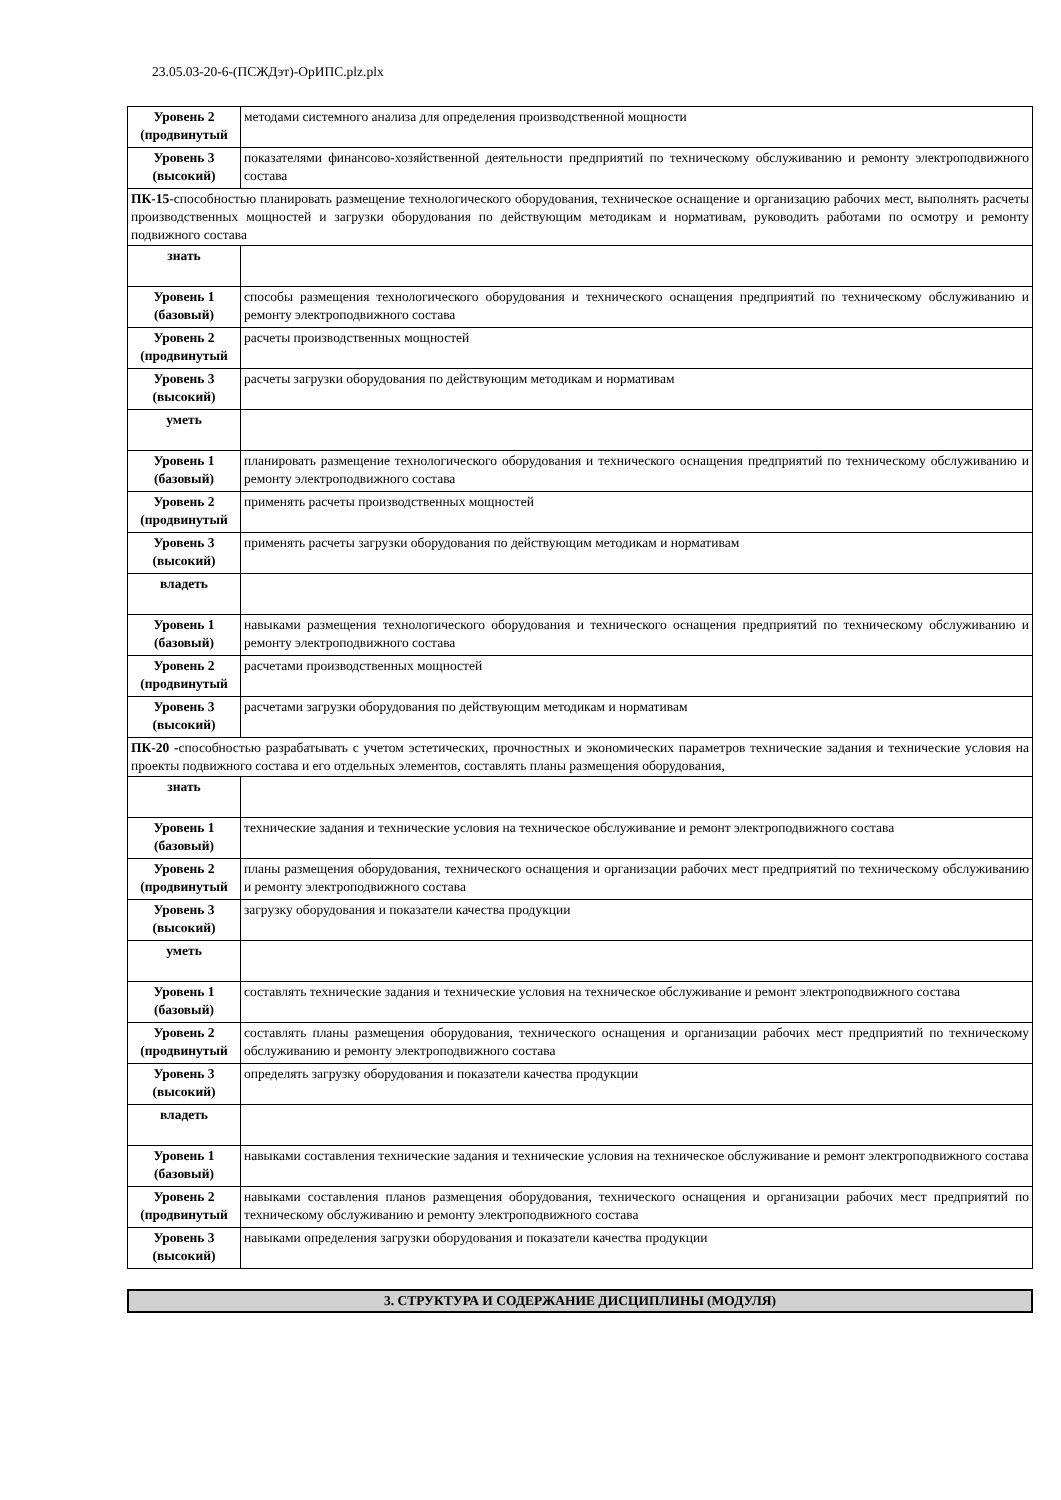23.05.03-20-6-(ПСЖДэт)-ОрИПС.plz.plx
| Уровень 2 (продвинутый | методами системного анализа для определения производственной мощности |
| Уровень 3 (высокий) | показателями финансово-хозяйственной деятельности предприятий по техническому обслуживанию и ремонту электроподвижного состава |
| ПК-15 -способностью планировать размещение технологического оборудования, техническое оснащение и организацию рабочих мест, выполнять расчеты производственных мощностей и загрузки оборудования по действующим методикам и нормативам, руководить работами по осмотру и ремонту подвижного состава | |
| знать | |
| Уровень 1 (базовый) | способы размещения технологического оборудования и технического оснащения предприятий по техническому обслуживанию и ремонту электроподвижного состава |
| Уровень 2 (продвинутый | расчеты производственных мощностей |
| Уровень 3 (высокий) | расчеты загрузки оборудования по действующим методикам и нормативам |
| уметь | |
| Уровень 1 (базовый) | планировать размещение технологического оборудования и технического оснащения предприятий по техническому обслуживанию и ремонту электроподвижного состава |
| Уровень 2 (продвинутый | применять расчеты производственных мощностей |
| Уровень 3 (высокий) | применять расчеты загрузки оборудования по действующим методикам и нормативам |
| владеть | |
| Уровень 1 (базовый) | навыками размещения технологического оборудования и технического оснащения предприятий по техническому обслуживанию и ремонту электроподвижного состава |
| Уровень 2 (продвинутый | расчетами производственных мощностей |
| Уровень 3 (высокий) | расчетами загрузки оборудования по действующим методикам и нормативам |
| ПК-20 - способностью разрабатывать с учетом эстетических, прочностных и экономических параметров технические задания и технические условия на проекты подвижного состава и его отдельных элементов, составлять планы размещения оборудования, | |
| знать | |
| Уровень 1 (базовый) | технические задания и технические условия на техническое обслуживание и ремонт электроподвижного состава |
| Уровень 2 (продвинутый | планы размещения оборудования, технического оснащения и организации рабочих мест предприятий по техническому обслуживанию и ремонту электроподвижного состава |
| Уровень 3 (высокий) | загрузку оборудования и показатели качества продукции |
| уметь | |
| Уровень 1 (базовый) | составлять технические задания и технические условия на техническое обслуживание и ремонт электроподвижного состава |
| Уровень 2 (продвинутый | составлять планы размещения оборудования, технического оснащения и организации рабочих мест предприятий по техническому обслуживанию и ремонту электроподвижного состава |
| Уровень 3 (высокий) | определять загрузку оборудования и показатели качества продукции |
| владеть | |
| Уровень 1 (базовый) | навыками составления технические задания и технические условия на техническое обслуживание и ремонт электроподвижного состава |
| Уровень 2 (продвинутый | навыками составления планов размещения оборудования, технического оснащения и организации рабочих мест предприятий по техническому обслуживанию и ремонту электроподвижного состава |
| Уровень 3 (высокий) | навыками определения загрузки оборудования и показатели качества продукции |
3. СТРУКТУРА И СОДЕРЖАНИЕ ДИСЦИПЛИНЫ (МОДУЛЯ)